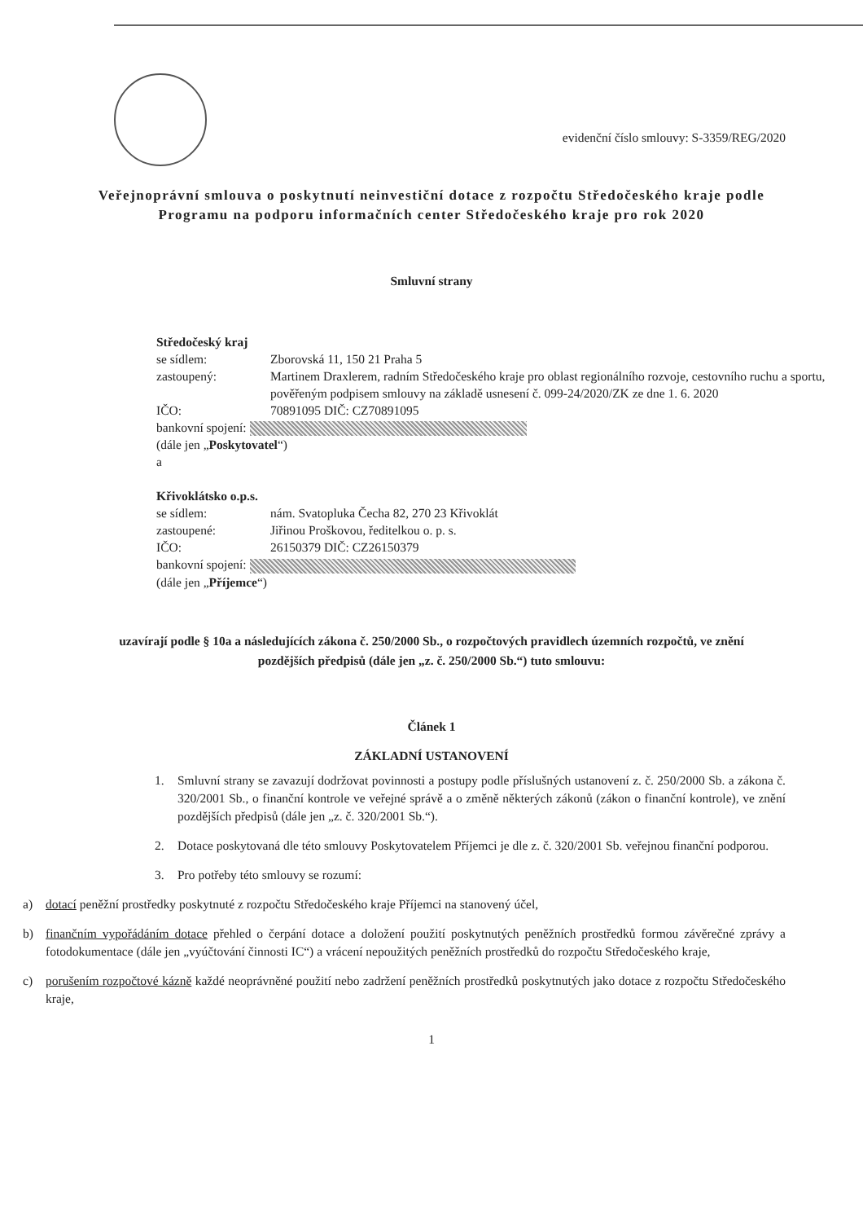evidenční číslo smlouvy: S-3359/REG/2020
Veřejnoprávní smlouva o poskytnutí neinvestiční dotace z rozpočtu Středočeského kraje podle Programu na podporu informačních center Středočeského kraje pro rok 2020
Smluvní strany
Středočeský kraj
se sídlem: Zborovská 11, 150 21 Praha 5
zastoupený: Martinem Draxlerem, radním Středočeského kraje pro oblast regionálního rozvoje, cestovního ruchu a sportu, pověřeným podpisem smlouvy na základě usnesení č. 099-24/2020/ZK ze dne 1. 6. 2020
IČO: 70891095 DIČ: CZ70891095
bankovní spojení:
(dále jen „Poskytovatel“)
a
Křivoklátsko o.p.s.
se sídlem: nám. Svatopluka Čecha 82, 270 23 Křivoklát
zastoupené: Jiřinou Proškovou, ředitelkou o. p. s.
IČO: 26150379 DIČ: CZ26150379
bankovní spojení:
(dále jen „Příjemce“)
uzavírají podle § 10a a následujících zákona č. 250/2000 Sb., o rozpočtových pravidlech územních rozpočtů, ve znění pozdějších předpisů (dále jen „z. č. 250/2000 Sb.“) tuto smlouvu:
Článek 1
ZÁKLADNÍ USTANOVENÍ
1. Smluvní strany se zavazují dodržovat povinnosti a postupy podle příslušných ustanovení z. č. 250/2000 Sb. a zákona č. 320/2001 Sb., o finanční kontrole ve veřejné správě a o změně některých zákonů (zákon o finanční kontrole), ve znění pozdějších předpisů (dále jen „z. č. 320/2001 Sb.“).
2. Dotace poskytovaná dle této smlouvy Poskytovatelem Příjemci je dle z. č. 320/2001 Sb. veřejnou finanční podporou.
3. Pro potřeby této smlouvy se rozumí:
a) dotací peněžní prostředky poskytnuté z rozpočtu Středočeského kraje Příjemci na stanovený účel,
b) finančním vypořádáním dotace přehled o čerpání dotace a doložení použití poskytnutých peněžních prostředků formou závěrečné zprávy a fotodokumentace (dále jen „vyúčtování činnosti IC“) a vrácení nepoužitých peněžních prostředků do rozpočtu Středočeského kraje,
c) porušením rozpočtové kázně každé neoprávněné použití nebo zadržení peněžních prostředků poskytnutých jako dotace z rozpočtu Středočeského kraje,
1